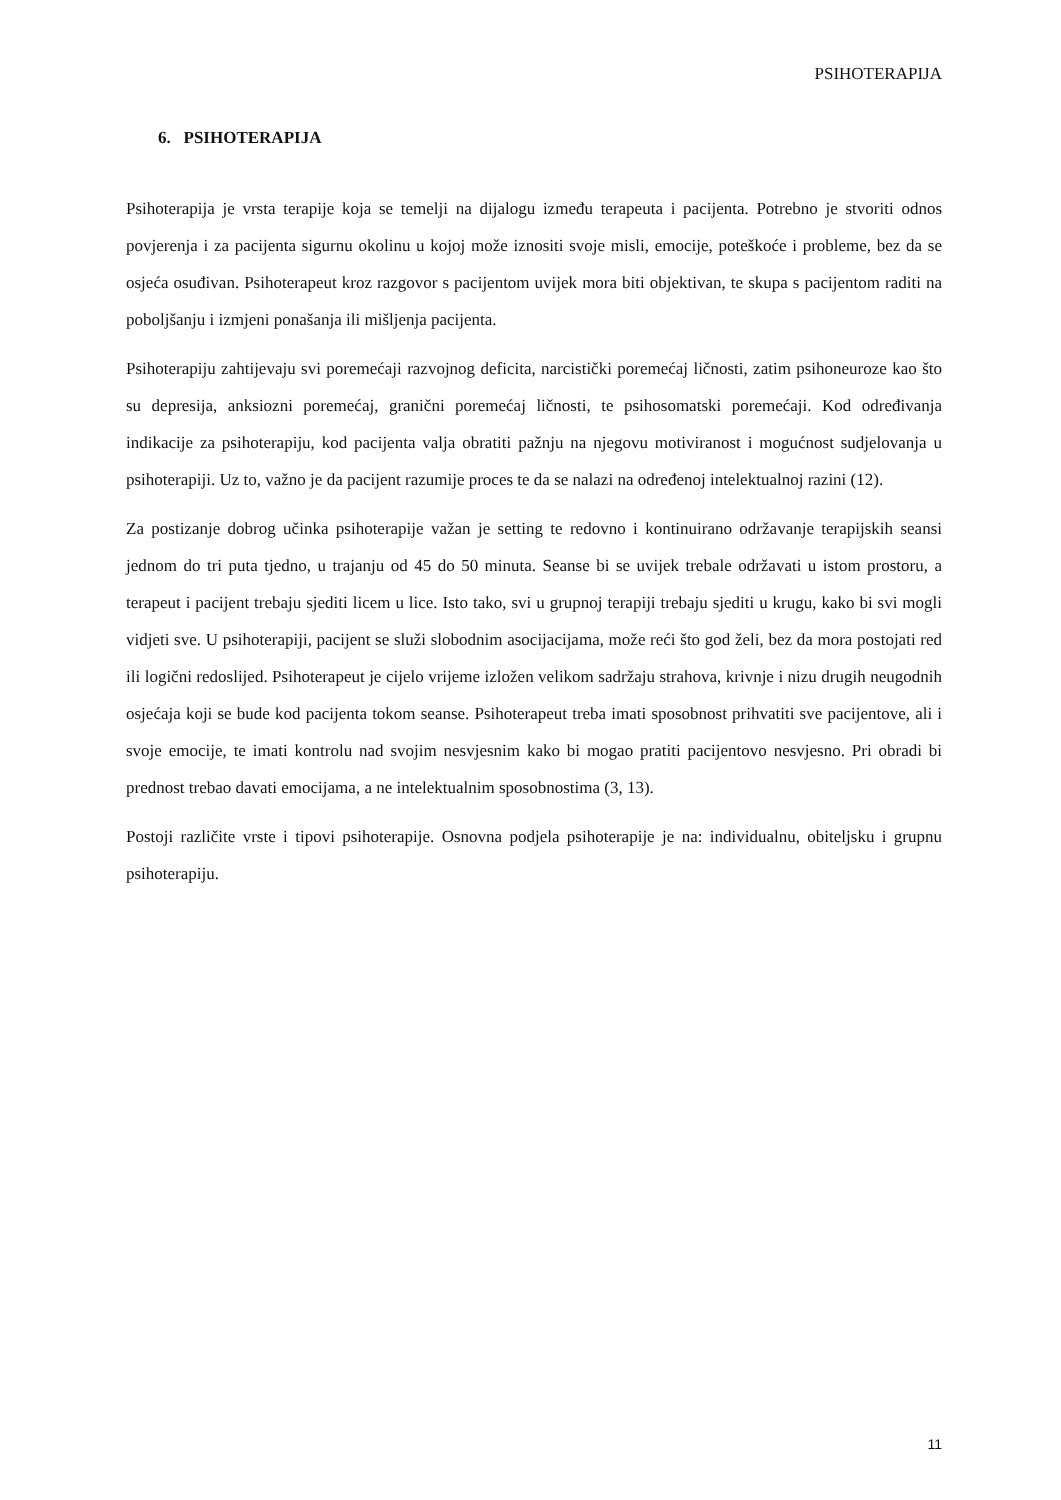PSIHOTERAPIJA
6. PSIHOTERAPIJA
Psihoterapija je vrsta terapije koja se temelji na dijalogu između terapeuta i pacijenta. Potrebno je stvoriti odnos povjerenja i za pacijenta sigurnu okolinu u kojoj može iznositi svoje misli, emocije, poteškoće i probleme, bez da se osjeća osuđivan. Psihoterapeut kroz razgovor s pacijentom uvijek mora biti objektivan, te skupa s pacijentom raditi na poboljšanju i izmjeni ponašanja ili mišljenja pacijenta.
Psihoterapiju zahtijevaju svi poremećaji razvojnog deficita, narcistički poremećaj ličnosti, zatim psihoneuroze kao što su depresija, anksiozni poremećaj, granični poremećaj ličnosti, te psihosomatski poremećaji. Kod određivanja indikacije za psihoterapiju, kod pacijenta valja obratiti pažnju na njegovu motiviranost i mogućnost sudjelovanja u psihoterapiji. Uz to, važno je da pacijent razumije proces te da se nalazi na određenoj intelektualnoj razini (12).
Za postizanje dobrog učinka psihoterapije važan je setting te redovno i kontinuirano održavanje terapijskih seansi jednom do tri puta tjedno, u trajanju od 45 do 50 minuta. Seanse bi se uvijek trebale održavati u istom prostoru, a terapeut i pacijent trebaju sjediti licem u lice. Isto tako, svi u grupnoj terapiji trebaju sjediti u krugu, kako bi svi mogli vidjeti sve. U psihoterapiji, pacijent se služi slobodnim asocijacijama, može reći što god želi, bez da mora postojati red ili logični redoslijed. Psihoterapeut je cijelo vrijeme izložen velikom sadržaju strahova, krivnje i nizu drugih neugodnih osjećaja koji se bude kod pacijenta tokom seanse. Psihoterapeut treba imati sposobnost prihvatiti sve pacijentove, ali i svoje emocije, te imati kontrolu nad svojim nesvjesnim kako bi mogao pratiti pacijentovo nesvjesno. Pri obradi bi prednost trebao davati emocijama, a ne intelektualnim sposobnostima (3, 13).
Postoji različite vrste i tipovi psihoterapije. Osnovna podjela psihoterapije je na: individualnu, obiteljsku i grupnu psihoterapiju.
11